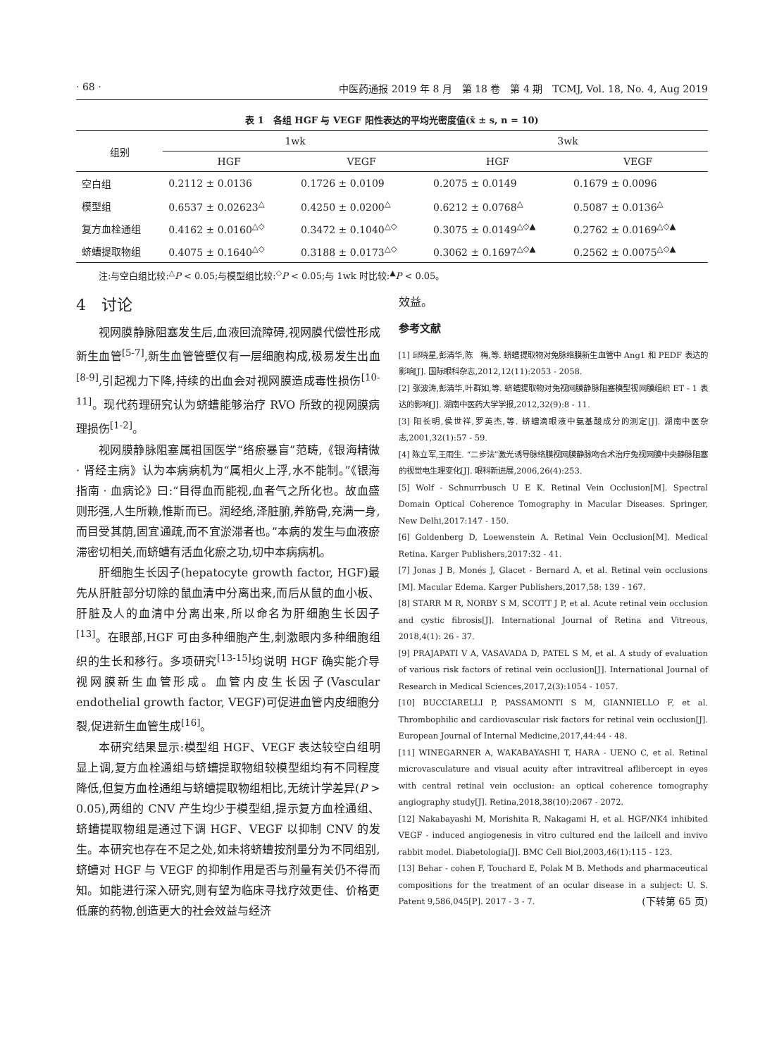· 68 · 中医药通报 2019 年 8 月　第 18 卷　第 4 期　TCMJ, Vol. 18, No. 4, Aug 2019
表 1　各组 HGF 与 VEGF 阳性表达的平均光密度值(x̄ ± s, n = 10)
| 组别 | 1wk | | 3wk | |
| --- | --- | --- | --- | --- |
| | HGF | VEGF | HGF | VEGF |
| 空白组 | 0.2112 ± 0.0136 | 0.1726 ± 0.0109 | 0.2075 ± 0.0149 | 0.1679 ± 0.0096 |
| 模型组 | 0.6537 ± 0.02623<sup>△</sup> | 0.4250 ± 0.0200<sup>△</sup> | 0.6212 ± 0.0768<sup>△</sup> | 0.5087 ± 0.0136<sup>△</sup> |
| 复方血栓通组 | 0.4162 ± 0.0160<sup>△◇</sup> | 0.3472 ± 0.1040<sup>△◇</sup> | 0.3075 ± 0.0149<sup>△◇▲</sup> | 0.2762 ± 0.0169<sup>△◇▲</sup> |
| 蛴螬提取物组 | 0.4075 ± 0.1640<sup>△◇</sup> | 0.3188 ± 0.0173<sup>△◇</sup> | 0.3062 ± 0.1697<sup>△◇▲</sup> | 0.2562 ± 0.0075<sup>△◇▲</sup> |
注:与空白组比较:<sup>△</sup>P < 0.05;与模型组比较:<sup>◇</sup>P < 0.05;与 1wk 时比较:<sup>▲</sup>P < 0.05。
4　讨论
视网膜静脉阻塞发生后,血液回流障碍,视网膜代偿性形成新生血管<sup>[5-7]</sup>,新生血管管壁仅有一层细胞构成,极易发生出血<sup>[8-9]</sup>,引起视力下降,持续的出血会对视网膜造成毒性损伤<sup>[10-11]</sup>。现代药理研究认为蛴螬能够治疗 RVO 所致的视网膜病理损伤<sup>[1-2]</sup>。
视网膜静脉阻塞属祖国医学“络瘀暴盲”范畴,《银海精微 · 肾经主病》认为本病病机为“属相火上浮,水不能制。”《银海指南 · 血病论》曰:“目得血而能视,血者气之所化也。故血盛则形强,人生所赖,惟斯而已。润经络,泽脏腑,养筋骨,充满一身,而目受其荫,固宜通疏,而不宜淤滞者也。”本病的发生与血液瘀滞密切相关,而蛴螬有活血化瘀之功,切中本病病机。
肝细胞生长因子(hepatocyte growth factor, HGF)最先从肝脏部分切除的鼠血清中分离出来,而后从鼠的血小板、肝脏及人的血清中分离出来,所以命名为肝细胞生长因子<sup>[13]</sup>。在眼部,HGF 可由多种细胞产生,刺激眼内多种细胞组织的生长和移行。多项研究<sup>[13-15]</sup>均说明 HGF 确实能介导视网膜新生血管形成。血管内皮生长因子(Vascular endothelial growth factor, VEGF)可促进血管内皮细胞分裂,促进新生血管生成<sup>[16]</sup>。
本研究结果显示:模型组 HGF、VEGF 表达较空白组明显上调,复方血栓通组与蛴螬提取物组较模型组均有不同程度降低,但复方血栓通组与蛴螬提取物组相比,无统计学差异(P > 0.05),两组的 CNV 产生均少于模型组,提示复方血栓通组、蛴螬提取物组是通过下调 HGF、VEGF 以抑制 CNV 的发生。本研究也存在不足之处,如未将蛴螬按剂量分为不同组别,蛴螬对 HGF 与 VEGF 的抑制作用是否与剂量有关仍不得而知。如能进行深入研究,则有望为临床寻找疗效更佳、价格更低廉的药物,创造更大的社会效益与经济
效益。
参考文献
[1] 邱晓星,彭清华,陈　梅,等. 蛴螬提取物对兔脉络膜新生血管中 Ang1 和 PEDF 表达的影响[J]. 国际眼科杂志,2012,12(11):2053 - 2058.
[2] 张波涛,彭清华,叶群如,等. 蛴螬提取物对兔视网膜静脉阻塞模型视网膜组织 ET - 1 表达的影响[J]. 湖南中医药大学学报,2012,32(9):8 - 11.
[3] 阳长明,侯世祥,罗英杰,等. 蛴螬滴眼液中氨基酸成分的测定[J]. 湖南中医杂志,2001,32(1):57 - 59.
[4] 陈立军,王雨生. “二步法”激光诱导脉络膜视网膜静脉吻合术治疗兔视网膜中央静脉阻塞的视觉电生理变化[J]. 眼科新进展,2006,26(4):253.
[5] Wolf - Schnurrbusch U E K. Retinal Vein Occlusion[M]. Spectral Domain Optical Coherence Tomography in Macular Diseases. Springer, New Delhi,2017:147 - 150.
[6] Goldenberg D, Loewenstein A. Retinal Vein Occlusion[M]. Medical Retina. Karger Publishers,2017:32 - 41.
[7] Jonas J B, Monés J, Glacet - Bernard A, et al. Retinal vein occlusions [M]. Macular Edema. Karger Publishers,2017,58: 139 - 167.
[8] STARR M R, NORBY S M, SCOTT J P, et al. Acute retinal vein occlusion and cystic fibrosis[J]. International Journal of Retina and Vitreous, 2018,4(1): 26 - 37.
[9] PRAJAPATI V A, VASAVADA D, PATEL S M, et al. A study of evaluation of various risk factors of retinal vein occlusion[J]. International Journal of Research in Medical Sciences,2017,2(3):1054 - 1057.
[10] BUCCIARELLI P, PASSAMONTI S M, GIANNIELLO F, et al. Thrombophilic and cardiovascular risk factors for retinal vein occlusion[J]. European Journal of Internal Medicine,2017,44:44 - 48.
[11] WINEGARNER A, WAKABAYASHI T, HARA - UENO C, et al. Retinal microvasculature and visual acuity after intravitreal aflibercept in eyes with central retinal vein occlusion: an optical coherence tomography angiography study[J]. Retina,2018,38(10):2067 - 2072.
[12] Nakabayashi M, Morishita R, Nakagami H, et al. HGF/NK4 inhibited VEGF - induced angiogenesis in vitro cultured end the lailcell and invivo rabbit model. Diabetologia[J]. BMC Cell Biol,2003,46(1):115 - 123.
[13] Behar - cohen F, Touchard E, Polak M B. Methods and pharmaceutical compositions for the treatment of an ocular disease in a subject: U. S. Patent 9,586,045[P]. 2017 - 3 - 7. (下转第 65 页)